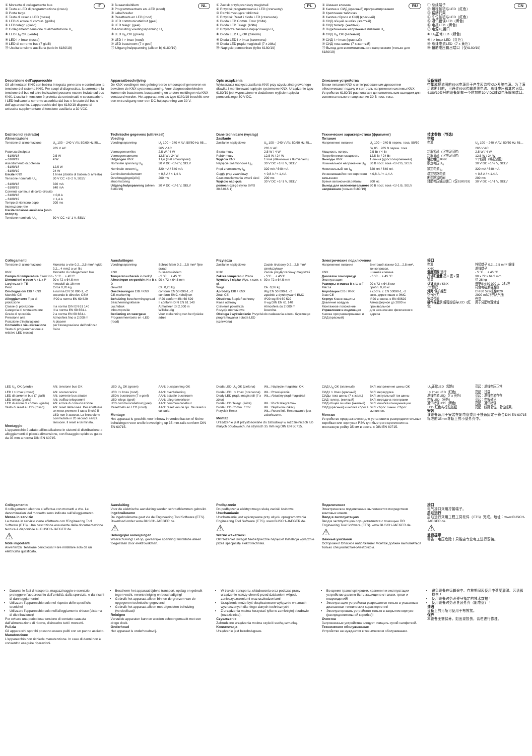IT
① Morsetto di collegamento bus
② Tasto e LED di programmazione (rosso)
③ Porta targa
④ Tasto di reset e LED (rosso)
⑤ LED di errore di comun. (giallo)
⑥ LED telegr. (giallo)
⑦ Collegamento tensione di alimentazione U<sub>s</sub>
⑧ LED U<sub>N</sub> OK (verde)
⑨ LED I > Imax (rosso)
⑩ LED di corrente bus (7 gialli)
⑪ Uscita tensione ausiliaria (solo in 6180/19)
Descrizione dell'apparecchio
Gli alimentatori KNX con bobina integrata generano e controllano la tensione del sistema KNX. Per scopi di diagnostica, la corrente e la tensione del bus ed altre indicazioni possono essere inviate sul bus KNX. L'uscita in tensione è protetta da cortocircuiti e sovraccarichi. I LED indicano la corrente assorbita dal bus e lo stato del bus o dell'apparecchio. L'apparecchio del tipo 6180/19 dispone di un'uscita supplementare di tensione ausiliaria a 30 VCC.
Dati tecnici (estratto)
Alimentazione
| Tensione di alimentazione | U<sub>s</sub> 100 – 240 V AV; 50/60 Hz 85…265 V AC |
| Potenza dissipata | |
| – 6180/18 | 2,5 W |
| – 6180/19 | 4 W |
| Assorbimento di potenza | |
| – 6180/18 | 12,5 W |
| – 6180/19 | 24 W |
| Uscite KNX | 1 linea (dotata di bobina di arresto) |
| Tensione nominale U<sub>N</sub> | 30 V CC +1/-2 V, SELV |
| – 6180/18 | 320 mA |
| – 6180/19 | 640 mA |
| Corrente continua di corto-circuito | |
| – 6180/18 | < 0,8 A |
| – 6180/19 | < 1,4 A |
| Tempo di ripristino dopo interruzione rete | 200 ms |
| Uscita tensione ausiliaria (solo 6180/19) | |
| Tensione nominale U<sub>N</sub> | 30 V CC +1/-1 V, SELV |
Collegamenti
| Tensione di alimentazione | Morsetto a vite 0,2…2,5 mm² rigido 0,2…4 mm2 a un filo |
| KNX | Morsetto di collegamento bus |
| Campo di temperatura Esercizio | - 5 °C… + 45°C |
| Dimensioni e peso A x L x P | 90 x 72 x 64,5 mm |
| Larghezza in TE | 4 moduli da 18 mm |
| Peso | Circa 0,26 kg |
| Omologazioni EIB / KNX | a norma EN 50 090-1, -2 |
| Marchio CE | secondo le direttive CEM |
| Alloggiamento Tipo di protezione | IP20 a norma EN 60 529 |
| Classe di protezione | II a norma DIN EN 61 140 |
| Categoria di sovratensione | III a norma EN 60 664-1 |
| Grado di sporcizia | 2 a norma EN 60 664-1 |
| Pressione aria | Atmosfera fino a 2.000 m |
| Posizione d'installazione | A piacere |
| Comando e visualizzazione Tasto di programmazione e relativo LED (rosso) | per l'assegnazione dell'indirizzo fisico |
| LED U<sub>N</sub> OK (verde) | AN: tensione bus OK |
| LED I > Imax (rosso) | AN: sovraccarico |
| LED di corrente bus (7 gialli) | AN: corrente bus attuale |
| LED telegr. (giallo) | AN: traffico telegrammi |
| LED di errore di comun. (giallo) | AN: errore di comunicazione |
| Tasto di reset e LED (rosso) | AN: reset della linea. Per effettuare un reset premere il tasto finché il LED non è acceso. La linea viene commutata in 20 secondi senza tensione. Il reset è terminato. |
Montaggio
L'apparecchio è adatto all'installazione in sistemi di distribuzione o alloggiamenti di piccola dimensione, con fissaggio rapido su guide da 35 mm a norma DIN EN 60715.
Collegamento
Il collegamento elettrico si effettua con morsetti a vite. Le denominazioni del morsetto sono indicate sull'alloggiamento.
Messa in servizio
La messa in servizio viene effettuata con l'Engineering Tool Software (ETS). Una descrizione esauriente della documentazione tecnica è disponibile su BUSCH-JAEGER.de.
⚠
Note importanti
Avvertenza! Tensione pericolosa! Fare installare solo da un elettricista qualificato.
Durante le fasi di trasporto, magazzinaggio e esercizio, proteggere l'apparecchio dall'umidità, dalla sporcizia, e dai rischi di danneggiamento!
Utilizzare l'apparecchio solo nel rispetto delle specifiche tecniche!
Utilizzare l'apparecchio solo nell'alloggiamento chiuso (sistema di distribuzione)!
Per evitare una pericolosa tensione di contatto causata dall'alimentazione di ritorno, disinserire tutti i morsetti.
Pulizia
Gli apparecchi sporchi possono essere puliti con un panno asciutto.
Manutenzione
L'apparecchio non richiede manutenzione. In caso di danni non è consentito eseguire riparazioni.
NL
① Busaansluitklem
② Programmeertoets en -LED (rood)
③ Labelhouder
④ Resettoets en LED (rood)
⑤ LED communicatiefout (geel)
⑥ LED telegr. (geel)
⑦ Aansluiting voedingsspanning U<sub>s</sub>
⑧ LED U<sub>N</sub> OK (groen)
⑨ LED I > Imax (rood)
⑩ LED busstroom (7 x geel)
⑪ Uitgang hulpspanning (alleen bij 6180/19)
Apparaatbeschrijving
De KNX-voedingen met geïntegreerde smoorspoel genereren en bewaken de KNX-systeemspanning. Voor diagnosedoeleinden kunnen de busstroom, busspanning en andere meldingen via KNX verstuurd worden. Het apparaat met als type 6180/19 beschikt over een extra uitgang voor een DC-hulpspanning van 30 V.
Technische gegevens (uittreksel)
Voeding
| Voedingsspanning | U<sub>s</sub> 100 – 240 V AV; 50/60 Hz 85…265 V AC |
| Vermogensverlies | 2,5 W / 4 W |
| Vermogensopname | 12,5 W / 24 W |
| Uitgangen KNX | 1 lijn (met smoorspoel) |
| Nominale spanning U<sub>N</sub> | 30 V DC +1/-2 V, SELV |
| Nominale stroom I<sub>N</sub> | 320 mA / 640 mA |
| Continukortsluitstroom | < 0,8 A / < 1,4 A |
| Overbruggingstijd bij stroomstoring | 200 ms |
| Uitgang hulpspanning (alleen 6180/19) | 30 V DC +1/-1 V, SELV |
Aansluitingen
| Voedingsspanning | Schroefklem 0,2…2,5 mm² fijne draad |
| KNX | Busaansluitklem |
| Temperatuurbereik in bedrijf | - 5 °C… + 45 °C |
| Afmetingen en gewicht H x B x D | 90 x 72 x 64,5 mm |
| Gewicht | Ca. 0,26 kg |
| Goedkeuringen EIB / KNX | conform EN 50 090-1, -2 |
| CE-markering | conform EMC-richtlijnen |
| Behuizing Beschermingsgraad | IP20 conform EN 60 529 |
| Beschermingsklasse | II conform DIN EN 61 140 |
| Luchtdruk | Atmosfeer tot 2.000 m |
| Inbouwpositie | Willekeurig |
| Bediening en weergave Programmeertoets en -LED (rood) | Voor toekenning van het fysieke adres |
| LED U<sub>N</sub> OK (groen) | AAN: busspanning OK |
| LED I > Imax (rood) | AAN: overbelasting |
| LED's busstroom (7 x geel) | AAN: actuele busstroom |
| LED telegr. (geel) | AAN: telegramverkeer |
| LED communicatiefout (geel) | AAN: communicatiefout |
| Resettoets en LED (rood) | AAN: reset van de lijn. De reset is voltooid. |
Montage
Het apparaat is geschikt voor inbouw in verdeelkasten of kleine behuizingen voor snelle bevestiging op 35-mm-rails conform DIN EN 60715.
Aansluiting
Voor de elektrische aansluiting worden schroefklemmen gebruikt.
Ingebruikname
De ingebruikname gaat via de Engineering Tool Software (ETS). Download onder www.BUSCH-JAEGER.de.
⚠
Belangrijke aanwijzingen
Waarschuwing! Let op, gevaarlijke spanning! Installatie alleen toegestaan door elektrovakman.
Bescherm het apparaat tijdens transport, opslag en gebruik tegen vocht, verontreiniging en beschadiging!
Gebruik het apparaat alleen binnen de grenzen van de opgegeven technische gegevens!
Gebruik het apparaat alleen met afgesloten behuizing (verdeelkast)!
Reinigen
Vervuilde apparaten kunnen worden schoongemaakt met een droge doek.
Onderhoud
Het apparaat is onderhoudsvrij.
PL
① Zacisk przyłączeniowy magistrali
② Przycisk programowania i LED (czerwony)
③ Ramki mocujące tabliczek
④ Przycisk Reset i dioda LED (czerwona)
⑤ Dioda LED Comm. Error (żółta)
⑥ Dioda LED Telegr. (żółta)
⑦ Przyłącze zasilania napięciowego U<sub>s</sub>
⑧ Dioda LED U<sub>N</sub> OK (zielona)
⑨ Dioda LED I > Imax (czerwona)
⑩ Dioda LED prądu magistrali (7 x żółta)
⑪ Napięcie pomocnicze (tylko 6180/19)
Opis urządzenia
Wytwarzacz napięcia zasilania KNX przy użyciu zintegrowanego dławika i monitorować napięcie systemowe KNX. Urządzenie typu 6180/19 jest wyposażone w dodatkowe wyjście napięcia pomocniczego 30 V DC.
Dane techniczne (wyciąg)
Zasilanie
| Zasilanie napięciowe | U<sub>s</sub> 100 – 240 V AV; 50/60 Hz 85…265 V AC |
| Strata mocy | 2,5 W / 4 W |
| Pobór mocy | 12,5 W / 24 W |
| Wyjścia KNX | 1 linia (dławikowo z tłumieniem) |
| Napięcie znamionowe U<sub>N</sub> | 30 V DC +1/-2 V, SELV |
| Prąd znamionowy I<sub>N</sub> | 320 mA / 640 mA |
| Ciągły prąd zwarciowy | < 0,8 A / < 1,4 A |
| Czas mostkowania awarii sieci | 200 ms |
| Wyjście napięcia pomocniczego (tylko SV/S 30.640.5.1) | 30 V DC +1/-1 V, SELV |
Przyłącza
| Zasilanie napięciowe | Zacisk śrubowy 0,2…2,5 mm² cienkożyłowy |
| KNX | Zacisk przyłączeniowy magistrali |
| Zakres temperatur Praca | - 5°C… + 45°C |
| Wymiary i ciężar Wys. x szer. x gł. | 90 x 72 x 64,5 mm |
| Waga | Ok. 0,26 kg |
| Aprobaty EIB / KNX | Wg EN 50 090-1, -2 |
| Znak CE | zgodnie z dyrektywami EMC |
| Obudowa Stopień ochrony | IP20 wg EN 60 529 |
| Klasa ochrony | II wg DIN EN 61 140 |
| Ciśnienie powietrza | Atmosfera do 2 000 m |
| Pozycja montażowa | Dowolna |
| Obsługa i wyświetlanie Przycisk programowania i dioda LED (czerwona) | do nadawania adresu fizycznego |
| Dioda LED U<sub>N</sub> OK (zielona) | WŁ.: Napięcie magistrali OK |
| Dioda LED I > Imax (czerwona) | WŁ.: Przeciążenie |
| Diody LED prądu magistrali (7 x żółta) | WŁ.: Aktualny prąd magistrali |
| Dioda LED Telegr. (żółta) | WŁ.: Ruch telegramów |
| Dioda LED Comm. Error | WŁ.: Błąd komunikacji |
| Przycisk Reset | WŁ.: Reset linii. Resetowanie jest zakończone. |
Montaż
Urządzenie jest przystosowane do zabudowy w rozdzielnicach lub małych obudowach, na szynach 35 mm wg DIN EN 60715.
Podłączenie
Do podłączenia elektrycznego służą zaciski śrubowe.
Uruchamianie
Uruchomienie jest wykonywane przy użyciu oprogramowania Engineering Tool Software (ETS). www.BUSCH-JAEGER.de.
⚠
Ważne wskazówki
Ostrzeżenie! Uwaga! Niebezpieczne napięcie! Instalacja wyłącznie przez specjalistę elektrotechnika.
W trakcie transportu, składowania oraz podczas pracy urządzenie należy chronić przed działaniem wilgoci, zanieczyszczeniami oraz uszkodzeniami!
Urządzenie może być eksploatowane wyłącznie w ramach wyznaczonych dla niego danych technicznych!
Z urządzenia można korzystać tylko w zamkniętej obudowie (rozdzielnica).
Czyszczenie
Zabrudzone urządzenia można czyścić suchą szmatką.
Konserwacja
Urządzenie jest bezobsługowe.
RU
① Шинная клемма
② Кнопка и СИД (красный) программирования
③ Крепление таблички
④ Кнопка сброса и СИД (красный)
⑤ СИД общей ошибки (желтый)
⑥ СИД телегр. (желтый)
⑦ Подключение напряжения питания U<sub>s</sub>
⑧ СИД U<sub>N</sub> OK (зеленый)
⑨ СИД I > Imax (красный)
⑩ СИД тока шины (7 x желтый)
⑪ Выход для вспомогательного напряжения (только для 6180/19)
Описание устройства
Блоки питания KNX с интегрированным дросселем обеспечивают подачу и контроль напряжения системы KNX. Устройство 6180/19 располагает дополнительным выходом для вспомогательного напряжения 30 В пост. тока.
Технические характеристики (фрагмент)
Питание
| Напряжение питания | U<sub>s</sub> 100 – 240 В перем. тока, 50/60 Гц 85…265 В перем. тока |
| Мощность потерь | 2,5 Вт / 4 Вт |
| Потребляемая мощность | 12,5 Вт / 24 Вт |
| Выходы KNX | 1 линия (дроссолированная) |
| Номинальное напряжение U<sub>N</sub> | 30 В пост. тока +1/-2 В, SELV |
| Номинальный ток I<sub>N</sub> | 320 мА / 640 мА |
| Установившийся ток короткого замыкания | < 0,8 А / < 1,4 А |
| Время автономной работы | 200 мс |
| Выход для вспомогательного напряжения (только 6180/19) | 30 В пост. тока +1/-1 В, SELV |
Электрические подключения
| Напряжение питания | Винтовой зажим 0,2…2,5 мм², тонкопровол. |
| KNX | Шинная клемма |
| Диапазон температур Эксплуатация | - 5 °C… + 45 °C |
| Размеры и масса В x Ш x Г | 90 x 72 x 64,5 мм |
| Масса | прибл. 0,26 кг |
| Апробации EIB / KNX | в соотв. с EN 50090-1, -2 |
| Знак CE | согл. директивам о ЭМС |
| Корпус Класс защиты | IP20 в соотв. с EN 60529 |
| Давление воздуха | Атмосферное до 2000 м |
| Монтажное положение | произвольное |
| Управление и индикация Кнопка программирования и СИД (красный) | для назначения физического адреса |
| СИД U<sub>N</sub> OK (зеленый) | ВКЛ: напряжение шины OK |
| СИД I > Imax (красный) | ВКЛ: перегрузка |
| СИДы тока шины (7 x желт.) | ВКЛ: актуальный ток шины |
| СИД телегр. (желтый) | ВКЛ: передача телеграмм |
| СИД общей ошибки (желтый) | ВКЛ: ошибка коммуникации |
| СИД (красный) и кнопка сброса | ВКЛ: сброс линии. Сброс выполнен. |
Монтаж
Устройство предназначено для установки в распределительных коробках или корпусах РЭА для быстрого крепления на монтажную рейку 35 мм в соотв. с DIN EN 60715.
Подключение
Электрическое подключение выполняется посредством винтовых клемм.
Ввод в эксплуатацию
Ввод в эксплуатацию осуществляется с помощью ПО Engineering Tool Software (ETS). www.BUSCH-JAEGER.de.
⚠
Важные указания
Осторожно! Опасное напряжение! Монтаж должен выполняться только специалистом-электриком.
Во время транспортировки, хранения и эксплуатации устройство должно быть защищено от влаги, грязи и повреждений!
Эксплуатация устройства разрешается только в указанных диапазонах технических характеристик!
Эксплуатировать устройство только в закрытом корпусе (распределительной коробке)!
Очистка
Загрязненные устройства следует очищать сухой салфеткой.
Техническое обслуживание
Устройство не нуждается в техническом обслуживании.
CN
① 总线端子
② 编程按钮与LED（红色）
③ 铭牌托架
④ 复位按钮与LED（红色）
⑤ 通讯错误LED（黄色）
⑥ 电报LED（黄色）
⑦ 电源U<sub>s</sub>接口
⑧ U<sub>N</sub>正常LED（绿色）
⑨ I > Imax LED（红色）
⑩ 总线电流LED（7 x 黄色）
⑪ 辅助电压输出端口（仅6180/19）
设备描述
带集成扼流圈的KNX电源用于产生和监控KNX系统电源。为了满足诊断目的，可通过KNX传输总线电流、总线电压和其它讯息。6180/19型号的设备配有一个附加的30 V DC辅助电压输出端口。
技术参数（节选）
供给
| 电源 | U<sub>s</sub> 100 – 240 V AV; 50/60 Hz 85…265 V AC |
| 功率损耗（正常运行时） | 2.5 W / 4 W |
| 功率消耗（正常运行时） | 12.5 W / 24 W |
| 输出端口 KNX | 1个线路（带扼流圈） |
| 额定电压U<sub>N</sub> | 30 V DC +1/-2 V, SELV |
| 额定电流I<sub>N</sub> | 320 mA / 640 mA |
| 稳定短路电流 | < 0.8 A / < 1.4 A |
| 断电跨接时间 | 200 ms |
| 辅助电压输出端口（仅6180/19） | 30 V DC +1/-1 V, SELV |
接口
| 电源 | 拧接端子 0.2…2.5 mm² 细线 |
| KNX | 总线端子 |
| 温度范围 运行 | - 5 °C… + 45 °C |
| 尺寸和重量 高 x 宽 x 深 | 90 x 72 x 64.5 mm |
| 重量 | 约 26 kg |
| 认证 EIB / KNX | 依据EN 50 090-1, -2标准 |
| CE标识 | 符合电磁兼容准则 |
| 外壳 保护类型 | EN 60 529标准IP20 |
| 空气压力 | 2000 m以下的大气压 |
| 安装位置 | 任意 |
| 操作与显示 编程按钮与LED（红色） | 用于分配物理地址 |
| U<sub>N</sub>正常LED（绿色） | 亮起：总线电压正常 |
| I > Imax LED（红色） | 亮起：过载 |
| 总线电流LED（7 x 黄色） | 亮起：总线电流存在 |
| 电报LED（黄色） | 亮起：电报通讯 |
| 通讯错误LED（黄色） | 亮起：通讯错误 |
| LED(红色)与复位按钮 | 亮起：线路复位。复位结束。 |
安装
该设备适用于安装在配电盘或用于快速固定于符合DIN EN 60715标准的35mm导轨上的小型外壳中。
接口
电气接口采用拧接端子。
启动运行
启动运行采用工程工具软件（ETS）完成。地址：www.BUSCH-JAEGER.de.
⚠
重要提示
警告！电压危险！只能由专业电工进行安装。
避免设备在运输途中、存放期间和使用中遭受潮湿、污渍和损伤！
使用设备时务必遵守指定的技术数据！
使用设备时务必关闭外壳（配电盘）！
清洁
设备上的污垢可使用干布擦拭。
保养
本设备无需保养。如出现损伤，请勿进行修理。